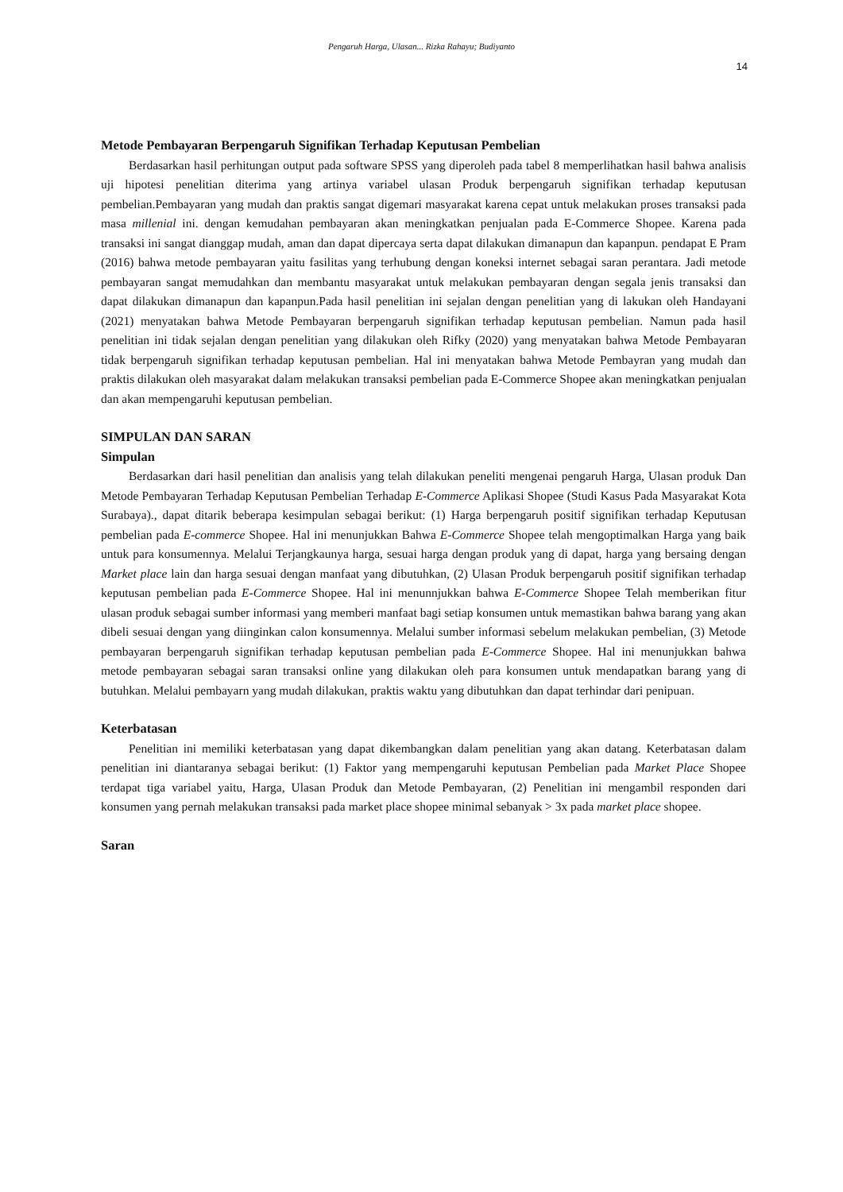Pengaruh Harga, Ulasan... Rizka Rahayu; Budiyanto
14
Metode Pembayaran Berpengaruh Signifikan Terhadap Keputusan Pembelian
Berdasarkan hasil perhitungan output pada software SPSS yang diperoleh pada tabel 8 memperlihatkan hasil bahwa analisis uji hipotesi penelitian diterima yang artinya variabel ulasan Produk berpengaruh signifikan terhadap keputusan pembelian.Pembayaran yang mudah dan praktis sangat digemari masyarakat karena cepat untuk melakukan proses transaksi pada masa millenial ini. dengan kemudahan pembayaran akan meningkatkan penjualan pada E-Commerce Shopee. Karena pada transaksi ini sangat dianggap mudah, aman dan dapat dipercaya serta dapat dilakukan dimanapun dan kapanpun. pendapat E Pram (2016) bahwa metode pembayaran yaitu fasilitas yang terhubung dengan koneksi internet sebagai saran perantara. Jadi metode pembayaran sangat memudahkan dan membantu masyarakat untuk melakukan pembayaran dengan segala jenis transaksi dan dapat dilakukan dimanapun dan kapanpun.Pada hasil penelitian ini sejalan dengan penelitian yang di lakukan oleh Handayani (2021) menyatakan bahwa Metode Pembayaran berpengaruh signifikan terhadap keputusan pembelian. Namun pada hasil penelitian ini tidak sejalan dengan penelitian yang dilakukan oleh Rifky (2020) yang menyatakan bahwa Metode Pembayaran tidak berpengaruh signifikan terhadap keputusan pembelian. Hal ini menyatakan bahwa Metode Pembayran yang mudah dan praktis dilakukan oleh masyarakat dalam melakukan transaksi pembelian pada E-Commerce Shopee akan meningkatkan penjualan dan akan mempengaruhi keputusan pembelian.
SIMPULAN DAN SARAN
Simpulan
Berdasarkan dari hasil penelitian dan analisis yang telah dilakukan peneliti mengenai pengaruh Harga, Ulasan produk Dan Metode Pembayaran Terhadap Keputusan Pembelian Terhadap E-Commerce Aplikasi Shopee (Studi Kasus Pada Masyarakat Kota Surabaya)., dapat ditarik beberapa kesimpulan sebagai berikut: (1) Harga berpengaruh positif signifikan terhadap Keputusan pembelian pada E-commerce Shopee. Hal ini menunjukkan Bahwa E-Commerce Shopee telah mengoptimalkan Harga yang baik untuk para konsumennya. Melalui Terjangkaunya harga, sesuai harga dengan produk yang di dapat, harga yang bersaing dengan Market place lain dan harga sesuai dengan manfaat yang dibutuhkan, (2) Ulasan Produk berpengaruh positif signifikan terhadap keputusan pembelian pada E-Commerce Shopee. Hal ini menunnjukkan bahwa E-Commerce Shopee Telah memberikan fitur ulasan produk sebagai sumber informasi yang memberi manfaat bagi setiap konsumen untuk memastikan bahwa barang yang akan dibeli sesuai dengan yang diinginkan calon konsumennya. Melalui sumber informasi sebelum melakukan pembelian, (3) Metode pembayaran berpengaruh signifikan terhadap keputusan pembelian pada E-Commerce Shopee. Hal ini menunjukkan bahwa metode pembayaran sebagai saran transaksi online yang dilakukan oleh para konsumen untuk mendapatkan barang yang di butuhkan. Melalui pembayarn yang mudah dilakukan, praktis waktu yang dibutuhkan dan dapat terhindar dari penipuan.
Keterbatasan
Penelitian ini memiliki keterbatasan yang dapat dikembangkan dalam penelitian yang akan datang. Keterbatasan dalam penelitian ini diantaranya sebagai berikut: (1) Faktor yang mempengaruhi keputusan Pembelian pada Market Place Shopee terdapat tiga variabel yaitu, Harga, Ulasan Produk dan Metode Pembayaran, (2) Penelitian ini mengambil responden dari konsumen yang pernah melakukan transaksi pada market place shopee minimal sebanyak > 3x pada market place shopee.
Saran